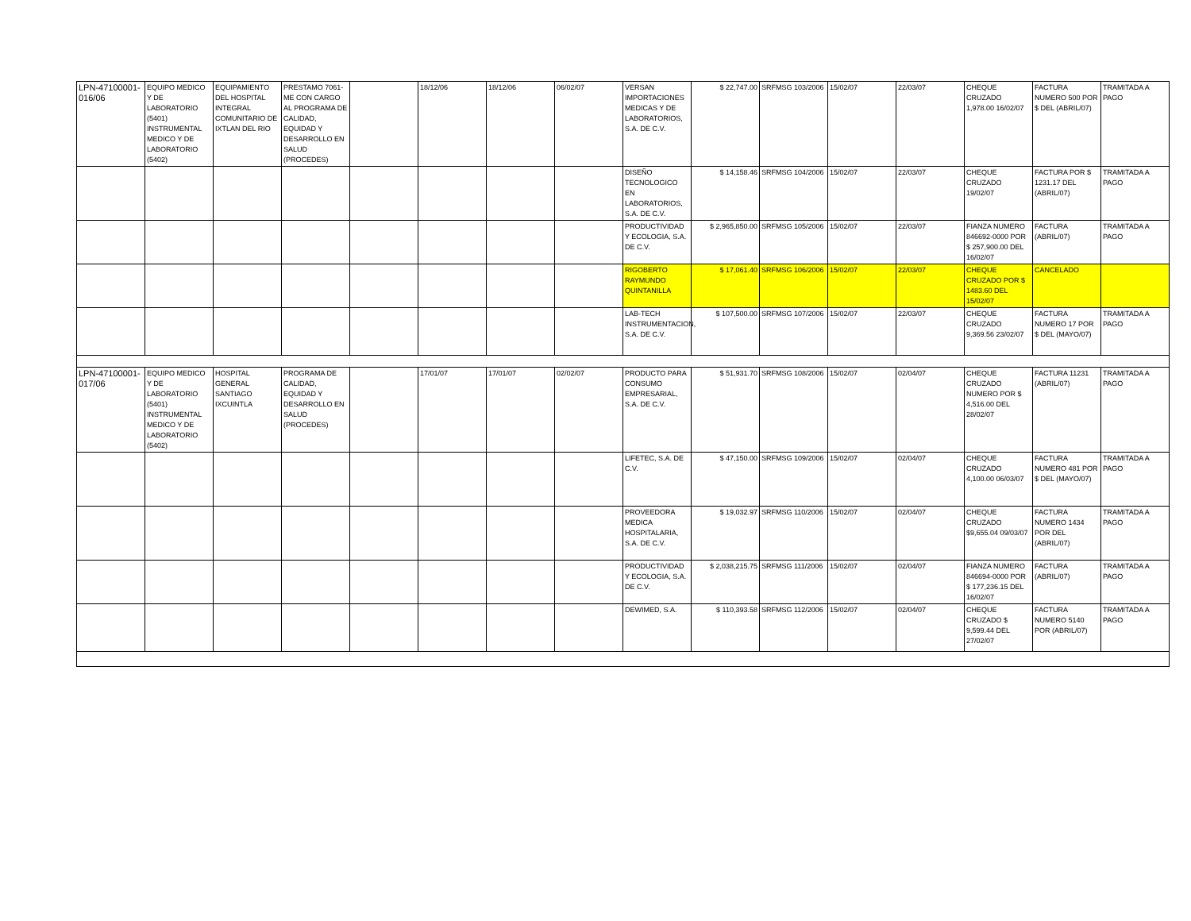| LPN-47100001-016/06 | EQUIPO MEDICO Y DE LABORATORIO (5401) INSTRUMENTAL MEDICO Y DE LABORATORIO (5402) | EQUIPAMIENTO DEL HOSPITAL INTEGRAL COMUNITARIO DE IXTLAN DEL RIO | PRESTAMO 7061-ME CON CARGO AL PROGRAMA DE CALIDAD, EQUIDAD Y DESARROLLO EN SALUD (PROCEDES) | | 18/12/06 | 18/12/06 | 06/02/07 | VERSAN IMPORTACIONES MEDICAS Y DE LABORATORIOS, S.A. DE C.V. | $ 22,747.00 | SRFMSG 103/2006 | 15/02/07 | 22/03/07 | CHEQUE CRUZADO 1,978.00 16/02/07 | FACTURA NUMERO 500 POR $ DEL (ABRIL/07) | TRAMITADA A PAGO |
| | | | | | | | | DISEÑO TECNOLOGICO EN LABORATORIOS, S.A. DE C.V. | $ 14,158.46 | SRFMSG 104/2006 | 15/02/07 | 22/03/07 | CHEQUE CRUZADO 19/02/07 | FACTURA POR $ 1231.17 DEL (ABRIL/07) | TRAMITADA A PAGO |
| | | | | | | | | PRODUCTIVIDAD Y ECOLOGIA, S.A. DE C.V. | $ 2,965,850.00 | SRFMSG 105/2006 | 15/02/07 | 22/03/07 | FIANZA NUMERO 846692-0000 POR $ 257,900.00 DEL 16/02/07 | FACTURA (ABRIL/07) | TRAMITADA A PAGO |
| | | | | | | | | RIGOBERTO RAYMUNDO QUINTANILLA | $ 17,061.40 | SRFMSG 106/2006 | 15/02/07 | 22/03/07 | CHEQUE CRUZADO POR $ 1483.60 DEL 15/02/07 | CANCELADO | |
| | | | | | | | | LAB-TECH INSTRUMENTACION, S.A. DE C.V. | $ 107,500.00 | SRFMSG 107/2006 | 15/02/07 | 22/03/07 | CHEQUE CRUZADO 9,369.56 23/02/07 | FACTURA NUMERO 17 POR $ DEL (MAYO/07) | TRAMITADA A PAGO |
| LPN-47100001-017/06 | EQUIPO MEDICO Y DE LABORATORIO (5401) INSTRUMENTAL MEDICO Y DE LABORATORIO (5402) | HOSPITAL GENERAL SANTIAGO IXCUINTLA | PROGRAMA DE CALIDAD, EQUIDAD Y DESARROLLO EN SALUD (PROCEDES) | | 17/01/07 | 17/01/07 | 02/02/07 | PRODUCTO PARA CONSUMO EMPRESARIAL, S.A. DE C.V. | $ 51,931.70 | SRFMSG 108/2006 | 15/02/07 | 02/04/07 | CHEQUE CRUZADO NUMERO POR $ 4,516.00 DEL 28/02/07 | FACTURA 11231 (ABRIL/07) | TRAMITADA A PAGO |
| | | | | | | | | LIFETEC, S.A. DE C.V. | $ 47,150.00 | SRFMSG 109/2006 | 15/02/07 | 02/04/07 | CHEQUE CRUZADO 4,100.00 06/03/07 | FACTURA NUMERO 481 POR $ DEL (MAYO/07) | TRAMITADA A PAGO |
| | | | | | | | | PROVEEDORA MEDICA HOSPITALARIA, S.A. DE C.V. | $ 19,032.97 | SRFMSG 110/2006 | 15/02/07 | 02/04/07 | CHEQUE CRUZADO $9,655.04 09/03/07 | FACTURA NUMERO 1434 POR DEL (ABRIL/07) | TRAMITADA A PAGO |
| | | | | | | | | PRODUCTIVIDAD Y ECOLOGIA, S.A. DE C.V. | $ 2,038,215.75 | SRFMSG 111/2006 | 15/02/07 | 02/04/07 | FIANZA NUMERO 846694-0000 POR $ 177,236.15 DEL 16/02/07 | FACTURA (ABRIL/07) | TRAMITADA A PAGO |
| | | | | | | | | DEWIMED, S.A. | $ 110,393.58 | SRFMSG 112/2006 | 15/02/07 | 02/04/07 | CHEQUE CRUZADO $ 9,599.44 DEL 27/02/07 | FACTURA NUMERO 5140 POR (ABRIL/07) | TRAMITADA A PAGO |